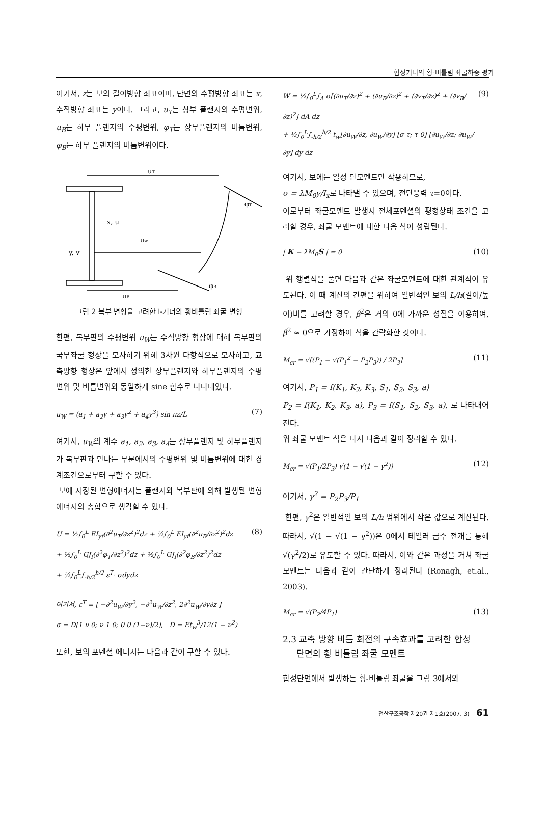합성거더의 횡-비틀림 좌굴하중 평가
여기서, z는 보의 길이방향 좌표이며, 단면의 수평방향 좌표는 x, 수직방향 좌표는 y이다. 그리고, u<sub>T</sub>는 상부 플랜지의 수평변위, u<sub>B</sub>는 하부 플랜지의 수평변위, φ<sub>T</sub>는 상부플랜지의 비틈변위, φ<sub>B</sub>는 하부 플랜지의 비틈변위이다.
uT
φT
x, u
uw
y, v
uB
φB
그림 2 복부 변형을 고려한 I-거더의 횡비틀림 좌굴 변형
한편, 복부판의 수평변위 u<sub>W</sub>는 수직방향 형상에 대해 복부판의 국부좌굴 형상을 모사하기 위해 3차원 다항식으로 모사하고, 교축방향 형상은 앞에서 정의한 상부플랜지와 하부플랜지의 수평변위 및 비틈변위와 동일하게 sine 함수로 나타내었다.
u<sub>W</sub> = (a<sub>1</sub> + a<sub>2</sub>y + a<sub>3</sub>y<sup>2</sup> + a<sub>4</sub>y<sup>3</sup>) sin πz/L (7)
여기서, u<sub>W</sub>의 계수 a<sub>1</sub>, a<sub>2</sub>, a<sub>3</sub>, a<sub>4</sub>는 상부플랜지 및 하부플랜지가 복부판과 만나는 부분에서의 수평변위 및 비틈변위에 대한 경계조건으로부터 구할 수 있다.
보에 저장된 변형에너지는 플랜지와 복부판에 의해 발생된 변형에너지의 총합으로 생각할 수 있다.
U = ½∫<sub>0</sub><sup>L</sup> EI<sub>yf</sub>(∂<sup>2</sup>u<sub>T</sub>/∂z<sup>2</sup>)<sup>2</sup>dz + ½∫<sub>0</sub><sup>L</sup> EI<sub>yf</sub>(∂<sup>2</sup>u<sub>B</sub>/∂z<sup>2</sup>)<sup>2</sup>dz
+ ½∫<sub>0</sub><sup>L</sup> GJ<sub>f</sub>(∂<sup>2</sup>φ<sub>T</sub>/∂z<sup>2</sup>)<sup>2</sup>dz + ½∫<sub>0</sub><sup>L</sup> GJ<sub>f</sub>(∂<sup>2</sup>φ<sub>B</sub>/∂z<sup>2</sup>)<sup>2</sup>dz
+ ½∫<sub>0</sub><sup>L</sup>∫<sub>-h/2</sub><sup>h/2</sup> ε<sup>T</sup>· σdydz (8)
여기서, ε<sup>T</sup> = [ −∂<sup>2</sup>u<sub>W</sub>/∂y<sup>2</sup>, −∂<sup>2</sup>u<sub>W</sub>/∂z<sup>2</sup>, 2∂<sup>2</sup>u<sub>W</sub>/∂y∂z ]
σ = D[1 ν 0; ν 1 0; 0 0 (1−ν)/2], D = Et<sub>w</sub><sup>3</sup>/12(1 − ν<sup>2</sup>)
또한, 보의 포텐셜 에너지는 다음과 같이 구할 수 있다.
W = ½∫<sub>0</sub><sup>L</sup>∫<sub>A</sub> σ[(∂u<sub>T</sub>/∂z)<sup>2</sup> + (∂u<sub>B</sub>/∂z)<sup>2</sup> + (∂v<sub>T</sub>/∂z)<sup>2</sup> + (∂v<sub>B</sub>/∂z)<sup>2</sup>] dA dz
+ ½∫<sub>0</sub><sup>L</sup>∫<sub>-h/2</sub><sup>h/2</sup> t<sub>w</sub>[∂u<sub>W</sub>/∂z, ∂u<sub>W</sub>/∂y] [σ τ; τ 0] [∂u<sub>W</sub>/∂z; ∂u<sub>W</sub>/∂y] dy dz (9)
여기서, 보에는 일정 단모멘트만 작용하므로,
σ = λM<sub>0</sub>y/I<sub>x</sub>로 나타낼 수 있으며, 전단응력 τ=0이다.
이로부터 좌굴모멘트 발생시 전체포텐셜의 평형상태 조건을 고려할 경우, 좌굴 모멘트에 대한 다음 식이 성립된다.
| K − λM<sub>0</sub>S | = 0 (10)
위 행렬식을 풀면 다음과 같은 좌굴모멘트에 대한 관계식이 유도된다. 이 때 계산의 간편을 위하여 일반적인 보의 L/h(길이/높이)비를 고려할 경우, β<sup>2</sup>은 거의 0에 가까운 성질을 이용하여, β<sup>2</sup> ≈ 0으로 가정하여 식을 간략화한 것이다.
M<sub>cr</sub> = √[(P<sub>1</sub> − √(P<sub>1</sub><sup>2</sup> − P<sub>2</sub>P<sub>3</sub>)) / 2P<sub>3</sub>] (11)
여기서, P<sub>1</sub> = f(K<sub>1</sub>, K<sub>2</sub>, K<sub>3</sub>, S<sub>1</sub>, S<sub>2</sub>, S<sub>3</sub>, a)
P<sub>2</sub> = f(K<sub>1</sub>, K<sub>2</sub>, K<sub>3</sub>, a), P<sub>3</sub> = f(S<sub>1</sub>, S<sub>2</sub>, S<sub>3</sub>, a), 로 나타내어진다.
위 좌굴 모멘트 식은 다시 다음과 같이 정리할 수 있다.
M<sub>cr</sub> = √(P<sub>1</sub>/2P<sub>3</sub>) √(1 − √(1 − γ<sup>2</sup>)) (12)
여기서, γ<sup>2</sup> = P<sub>2</sub>P<sub>3</sub>/P<sub>1</sub>
한편, γ<sup>2</sup>은 일반적인 보의 L/h 범위에서 작은 값으로 계산된다. 따라서, √(1 − √(1 − γ<sup>2</sup>))은 0에서 테일러 급수 전개를 통해 √(γ<sup>2</sup>/2)로 유도할 수 있다. 따라서, 이와 같은 과정을 거쳐 좌굴 모멘트는 다음과 같이 간단하게 정리된다 (Ronagh, et.al., 2003).
M<sub>cr</sub> = √(P<sub>2</sub>/4P<sub>1</sub>) (13)
2.3 교축 방향 비틈 회전의 구속효과를 고려한 합성
단면의 횡 비틀림 좌굴 모멘트
합성단면에서 발생하는 횡-비틀림 좌굴을 그림 3에서와
전산구조공학 제20권 제1호(2007. 3) 61